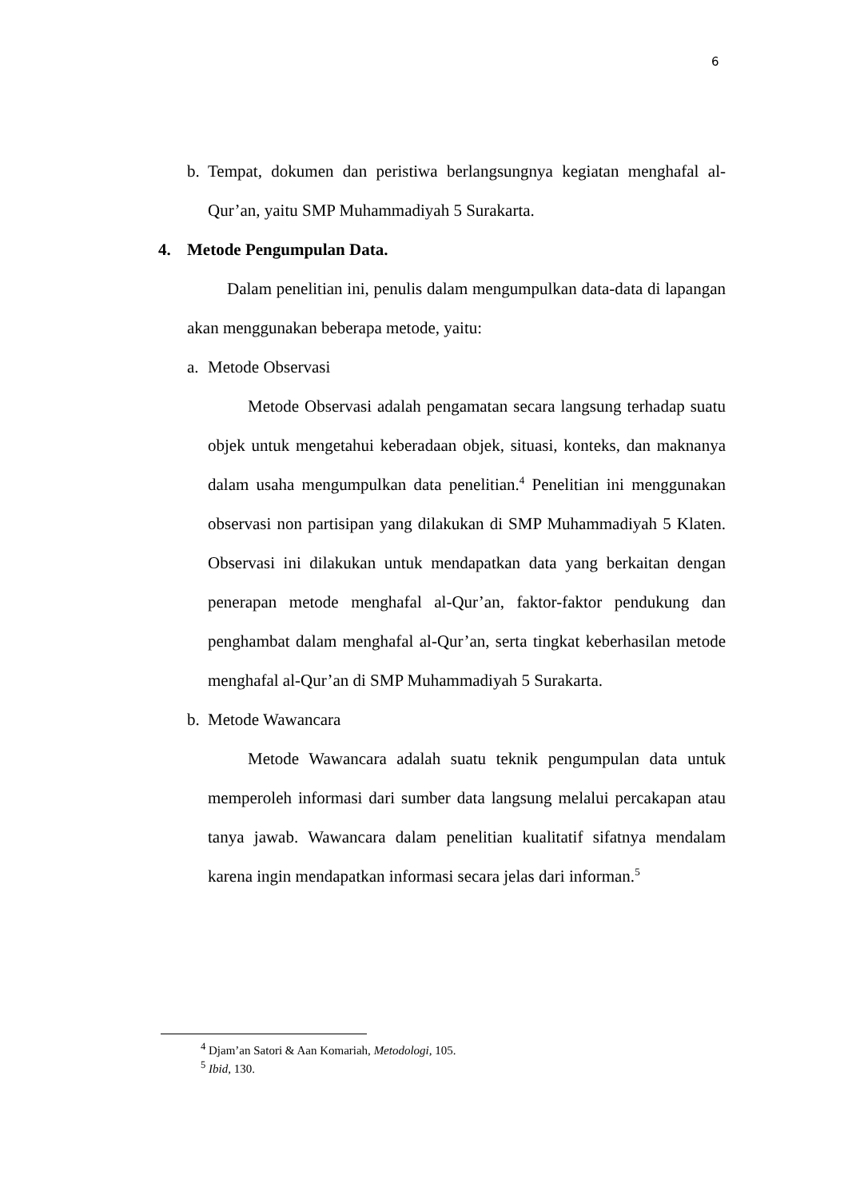6
b. Tempat, dokumen dan peristiwa berlangsungnya kegiatan menghafal al-Qur’an, yaitu SMP Muhammadiyah 5 Surakarta.
4. Metode Pengumpulan Data.
Dalam penelitian ini, penulis dalam mengumpulkan data-data di lapangan akan menggunakan beberapa metode, yaitu:
a. Metode Observasi
Metode Observasi adalah pengamatan secara langsung terhadap suatu objek untuk mengetahui keberadaan objek, situasi, konteks, dan maknanya dalam usaha mengumpulkan data penelitian.<sup>4</sup> Penelitian ini menggunakan observasi non partisipan yang dilakukan di SMP Muhammadiyah 5 Klaten. Observasi ini dilakukan untuk mendapatkan data yang berkaitan dengan penerapan metode menghafal al-Qur’an, faktor-faktor pendukung dan penghambat dalam menghafal al-Qur’an, serta tingkat keberhasilan metode menghafal al-Qur’an di SMP Muhammadiyah 5 Surakarta.
b. Metode Wawancara
Metode Wawancara adalah suatu teknik pengumpulan data untuk memperoleh informasi dari sumber data langsung melalui percakapan atau tanya jawab. Wawancara dalam penelitian kualitatif sifatnya mendalam karena ingin mendapatkan informasi secara jelas dari informan.<sup>5</sup>
<sup>4</sup> Djam’an Satori & Aan Komariah, Metodologi, 105.
<sup>5</sup> Ibid, 130.